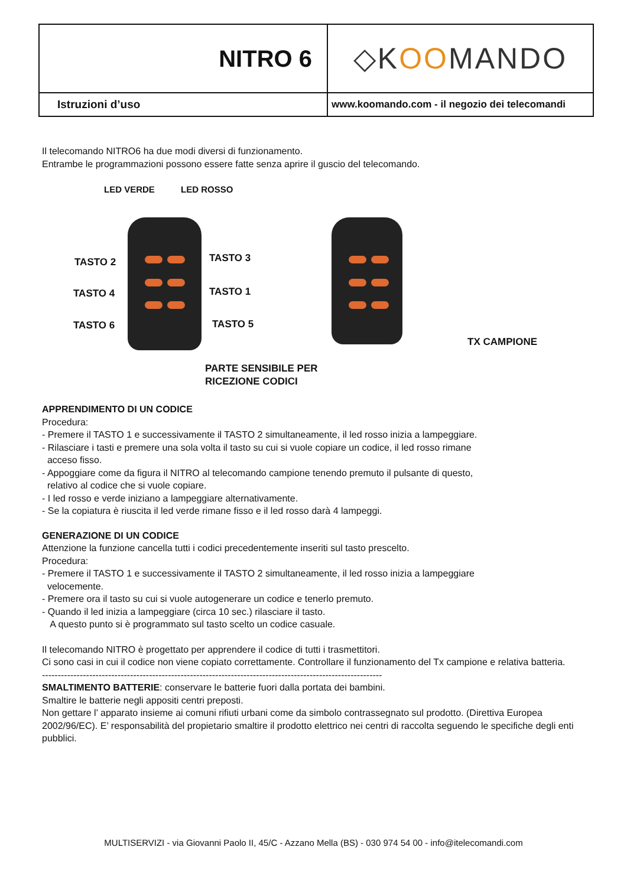| NITRO 6 | ◇K OO MANDO |
| Istruzioni d’uso | www.koomando.com - il negozio dei telecomandi |
Il telecomando NITRO6 ha due modi diversi di funzionamento.
Entrambe le programmazioni possono essere fatte senza aprire il guscio del telecomando.
LED VERDE LED ROSSO
TASTO 2 TASTO 3
TASTO 4 TASTO 1
TASTO 6 TASTO 5
PARTE SENSIBILE PER
RICEZIONE CODICI
TX CAMPIONE
APPRENDIMENTO DI UN CODICE
Procedura:
- Premere il TASTO 1 e successivamente il TASTO 2 simultaneamente, il led rosso inizia a lampeggiare.
- Rilasciare i tasti e premere una sola volta il tasto su cui si vuole copiare un codice, il led rosso rimane
acceso fisso.
- Appoggiare come da figura il NITRO al telecomando campione tenendo premuto il pulsante di questo,
relativo al codice che si vuole copiare.
- I led rosso e verde iniziano a lampeggiare alternativamente.
- Se la copiatura è riuscita il led verde rimane fisso e il led rosso darà 4 lampeggi.
GENERAZIONE DI UN CODICE
Attenzione la funzione cancella tutti i codici precedentemente inseriti sul tasto prescelto.
Procedura:
- Premere il TASTO 1 e successivamente il TASTO 2 simultaneamente, il led rosso inizia a lampeggiare
velocemente.
- Premere ora il tasto su cui si vuole autogenerare un codice e tenerlo premuto.
- Quando il led inizia a lampeggiare (circa 10 sec.) rilasciare il tasto.
A questo punto si è programmato sul tasto scelto un codice casuale.
Il telecomando NITRO è progettato per apprendere il codice di tutti i trasmettitori.
Ci sono casi in cui il codice non viene copiato correttamente. Controllare il funzionamento del Tx campione e relativa batteria.
------------------------------------------------------------------------------------------------------------
SMALTIMENTO BATTERIE: conservare le batterie fuori dalla portata dei bambini.
Smaltire le batterie negli appositi centri preposti.
Non gettare l’ apparato insieme ai comuni rifiuti urbani come da simbolo contrassegnato sul prodotto. (Direttiva Europea 2002/96/EC). E’ responsabilità del propietario smaltire il prodotto elettrico nei centri di raccolta seguendo le specifiche degli enti pubblici.
MULTISERVIZI - via Giovanni Paolo II, 45/C - Azzano Mella (BS) - 030 974 54 00 - info@itelecomandi.com